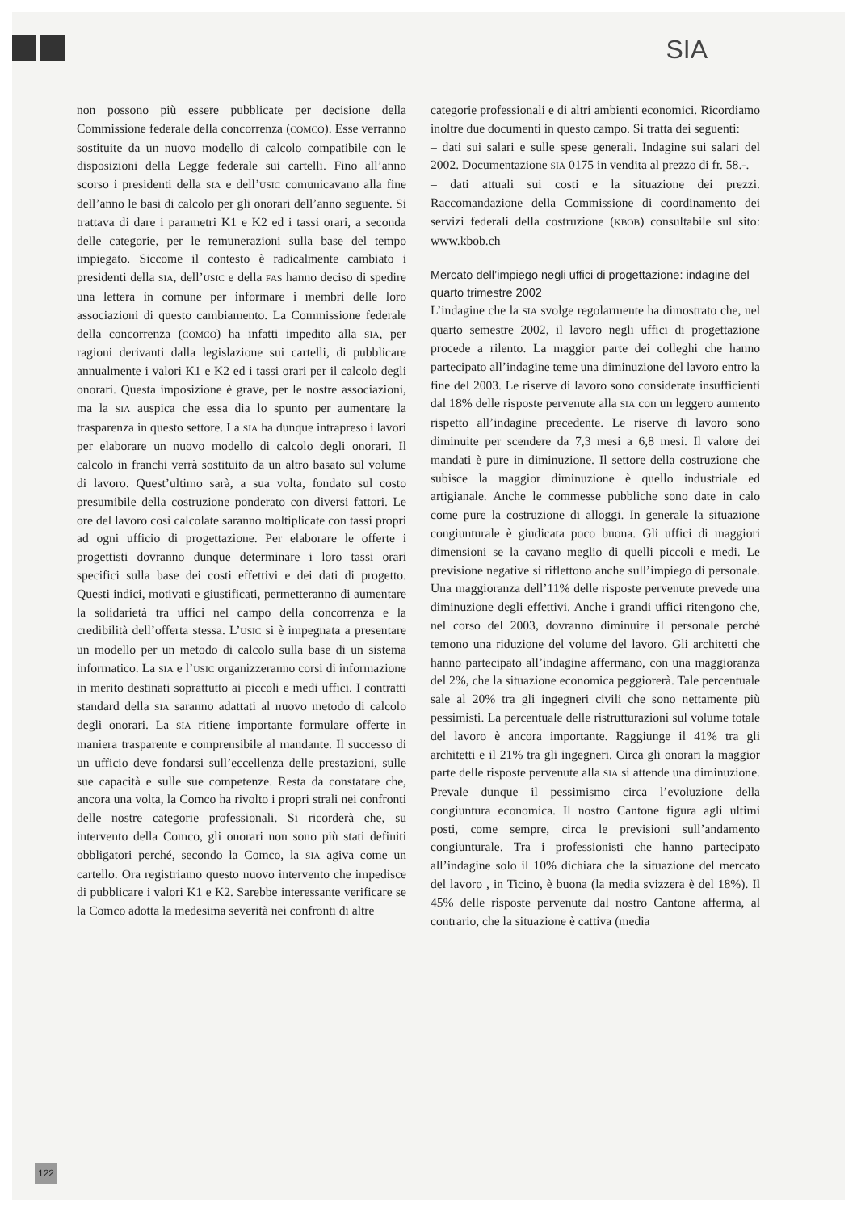SIA
non possono più essere pubblicate per decisione della Commissione federale della concorrenza (COMCO). Esse verranno sostituite da un nuovo modello di calcolo compatibile con le disposizioni della Legge federale sui cartelli. Fino all’anno scorso i presidenti della SIA e dell’USIC comunicavano alla fine dell’anno le basi di calcolo per gli onorari dell’anno seguente. Si trattava di dare i parametri K1 e K2 ed i tassi orari, a seconda delle categorie, per le remunerazioni sulla base del tempo impiegato. Siccome il contesto è radicalmente cambiato i presidenti della SIA, dell’USIC e della FAS hanno deciso di spedire una lettera in comune per informare i membri delle loro associazioni di questo cambiamento. La Commissione federale della concorrenza (COMCO) ha infatti impedito alla SIA, per ragioni derivanti dalla legislazione sui cartelli, di pubblicare annualmente i valori K1 e K2 ed i tassi orari per il calcolo degli onorari. Questa imposizione è grave, per le nostre associazioni, ma la SIA auspica che essa dia lo spunto per aumentare la trasparenza in questo settore. La SIA ha dunque intrapreso i lavori per elaborare un nuovo modello di calcolo degli onorari. Il calcolo in franchi verrà sostituito da un altro basato sul volume di lavoro. Quest’ultimo sarà, a sua volta, fondato sul costo presumibile della costruzione ponderato con diversi fattori. Le ore del lavoro così calcolate saranno moltiplicate con tassi propri ad ogni ufficio di progettazione. Per elaborare le offerte i progettisti dovranno dunque determinare i loro tassi orari specifici sulla base dei costi effettivi e dei dati di progetto. Questi indici, motivati e giustificati, permetteranno di aumentare la solidarietà tra uffici nel campo della concorrenza e la credibilità dell’offerta stessa. L’USIC si è impegnata a presentare un modello per un metodo di calcolo sulla base di un sistema informatico. La SIA e l’USIC organizzeranno corsi di informazione in merito destinati soprattutto ai piccoli e medi uffici. I contratti standard della SIA saranno adattati al nuovo metodo di calcolo degli onorari. La SIA ritiene importante formulare offerte in maniera trasparente e comprensibile al mandante. Il successo di un ufficio deve fondarsi sull’eccellenza delle prestazioni, sulle sue capacità e sulle sue competenze. Resta da constatare che, ancora una volta, la Comco ha rivolto i propri strali nei confronti delle nostre categorie professionali. Si ricorderà che, su intervento della Comco, gli onorari non sono più stati definiti obbligatori perché, secondo la Comco, la SIA agiva come un cartello. Ora registriamo questo nuovo intervento che impedisce di pubblicare i valori K1 e K2. Sarebbe interessante verificare se la Comco adotta la medesima severità nei confronti di altre
categorie professionali e di altri ambienti economici. Ricordiamo inoltre due documenti in questo campo. Si tratta dei seguenti:
– dati sui salari e sulle spese generali. Indagine sui salari del 2002. Documentazione SIA 0175 in vendita al prezzo di fr. 58.-.
– dati attuali sui costi e la situazione dei prezzi. Raccomandazione della Commissione di coordinamento dei servizi federali della costruzione (KBOB) consultabile sul sito: www.kbob.ch
Mercato dell’impiego negli uffici di progettazione: indagine del quarto trimestre 2002
L’indagine che la SIA svolge regolarmente ha dimostrato che, nel quarto semestre 2002, il lavoro negli uffici di progettazione procede a rilento. La maggior parte dei colleghi che hanno partecipato all’indagine teme una diminuzione del lavoro entro la fine del 2003. Le riserve di lavoro sono considerate insufficienti dal 18% delle risposte pervenute alla SIA con un leggero aumento rispetto all’indagine precedente. Le riserve di lavoro sono diminuite per scendere da 7,3 mesi a 6,8 mesi. Il valore dei mandati è pure in diminuzione. Il settore della costruzione che subisce la maggior diminuzione è quello industriale ed artigianale. Anche le commesse pubbliche sono date in calo come pure la costruzione di alloggi. In generale la situazione congiunturale è giudicata poco buona. Gli uffici di maggiori dimensioni se la cavano meglio di quelli piccoli e medi. Le previsione negative si riflettono anche sull’impiego di personale. Una maggioranza dell’11% delle risposte pervenute prevede una diminuzione degli effettivi. Anche i grandi uffici ritengono che, nel corso del 2003, dovranno diminuire il personale perché temono una riduzione del volume del lavoro. Gli architetti che hanno partecipato all’indagine affermano, con una maggioranza del 2%, che la situazione economica peggiorerà. Tale percentuale sale al 20% tra gli ingegneri civili che sono nettamente più pessimisti. La percentuale delle ristrutturazioni sul volume totale del lavoro è ancora importante. Raggiunge il 41% tra gli architetti e il 21% tra gli ingegneri. Circa gli onorari la maggior parte delle risposte pervenute alla SIA si attende una diminuzione. Prevale dunque il pessimismo circa l’evoluzione della congiuntura economica. Il nostro Cantone figura agli ultimi posti, come sempre, circa le previsioni sull’andamento congiunturale. Tra i professionisti che hanno partecipato all’indagine solo il 10% dichiara che la situazione del mercato del lavoro , in Ticino, è buona (la media svizzera è del 18%). Il 45% delle risposte pervenute dal nostro Cantone afferma, al contrario, che la situazione è cattiva (media
122